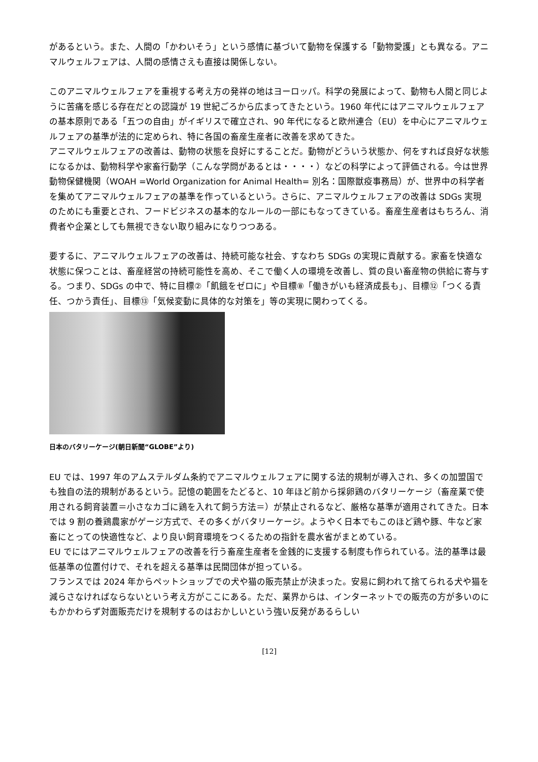があるという。また、人間の「かわいそう」という感情に基づいて動物を保護する「動物愛護」とも異なる。アニマルウェルフェアは、人間の感情さえも直接は関係しない。
このアニマルウェルフェアを重視する考え方の発祥の地はヨーロッパ。科学の発展によって、動物も人間と同じように苦痛を感じる存在だとの認識が 19 世紀ごろから広まってきたという。1960 年代にはアニマルウェルフェアの基本原則である「五つの自由」がイギリスで確立され、90 年代になると欧州連合（EU）を中心にアニマルウェルフェアの基準が法的に定められ、特に各国の畜産生産者に改善を求めてきた。
アニマルウェルフェアの改善は、動物の状態を良好にすることだ。動物がどういう状態か、何をすれば良好な状態になるかは、動物科学や家畜行動学（こんな学問があるとは・・・・）などの科学によって評価される。今は世界動物保健機関（WOAH =World Organization for Animal Health= 別名：国際獣疫事務局）が、世界中の科学者を集めてアニマルウェルフェアの基準を作っているという。さらに、アニマルウェルフェアの改善は SDGs 実現のためにも重要とされ、フードビジネスの基本的なルールの一部にもなってきている。畜産生産者はもちろん、消費者や企業としても無視できない取り組みになりつつある。
要するに、アニマルウェルフェアの改善は、持続可能な社会、すなわち SDGs の実現に貢献する。家畜を快適な状態に保つことは、畜産経営の持続可能性を高め、そこで働く人の環境を改善し、質の良い畜産物の供給に寄与する。つまり、SDGs の中で、特に目標②「飢餓をゼロに」や目標⑧「働きがいも経済成長も」、目標⑫「つくる責任、つかう責任」、目標⑬「気候変動に具体的な対策を」等の実現に関わってくる。
日本のバタリーケージ(朝日新聞“GLOBE”より)
EU では、1997 年のアムステルダム条約でアニマルウェルフェアに関する法的規制が導入され、多くの加盟国でも独自の法的規制があるという。記憶の範囲をたどると、10 年ほど前から採卵鶏のバタリーケージ（畜産業で使用される飼育装置＝小さなカゴに鶏を入れて飼う方法＝）が禁止されるなど、厳格な基準が適用されてきた。日本では 9 割の養鶏農家がゲージ方式で、その多くがバタリーケージ。ようやく日本でもこのほど鶏や豚、牛など家畜にとっての快適性など、より良い飼育環境をつくるための指針を農水省がまとめている。
EU でにはアニマルウェルフェアの改善を行う畜産生産者を金銭的に支援する制度も作られている。法的基準は最低基準の位置付けで、それを超える基準は民間団体が担っている。
フランスでは 2024 年からペットショップでの犬や猫の販売禁止が決まった。安易に飼われて捨てられる犬や猫を減らさなければならないという考え方がここにある。ただ、業界からは、インターネットでの販売の方が多いのにもかかわらず対面販売だけを規制するのはおかしいという強い反発があるらしい
[12]